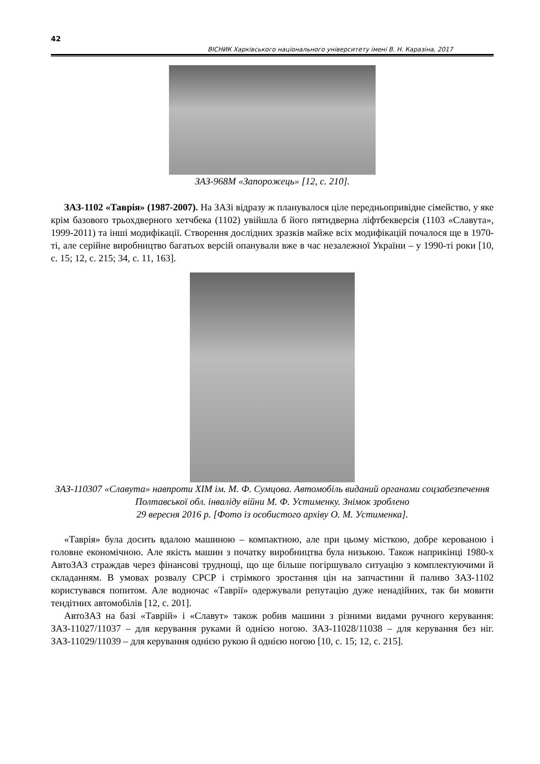42
ВІСНИК Харківського національного університету імені В. Н. Каразіна, 2017
ЗАЗ-968М «Запорожець» [12, с. 210].
ЗАЗ-1102 «Таврія» (1987-2007). На ЗАЗі відразу ж планувалося ціле передньопривідне сімейство, у яке крім базового трьохдверного хетчбека (1102) увійшла б його пятидверна ліфтбекверсія (1103 «Славута», 1999-2011) та інші модифікації. Створення дослідних зразків майже всіх модифікацій почалося ще в 1970-ті, але серійне виробництво багатьох версій опанували вже в час незалежної України – у 1990-ті роки [10, с. 15; 12, с. 215; 34, с. 11, 163].
ЗАЗ-110307 «Славута» навпроти ХІМ ім. М. Ф. Сумцова. Автомобіль виданий органами соцзабезпечення Полтавської обл. інваліду війни М. Ф. Устименку. Знімок зроблено
29 вересня 2016 р. [Фото із особистого архіву О. М. Устименка].
«Таврія» була досить вдалою машиною – компактною, але при цьому місткою, добре керованою і головне економічною. Але якість машин з початку виробництва була низькою. Також наприкінці 1980-х АвтоЗАЗ страждав через фінансові труднощі, що ще більше погіршувало ситуацію з комплектуючими й складанням. В умовах розвалу СРСР і стрімкого зростання цін на запчастини й паливо ЗАЗ-1102 користувався попитом. Але водночас «Таврії» одержували репутацію дуже ненадійних, так би мовити тендітних автомобілів [12, с. 201].
АвтоЗАЗ на базі «Таврій» і «Славут» також робив машини з різними видами ручного керування: ЗАЗ-11027/11037 – для керування руками й однією ногою. ЗАЗ-11028/11038 – для керування без ніг. ЗАЗ-11029/11039 – для керування однією рукою й однією ногою [10, с. 15; 12, с. 215].